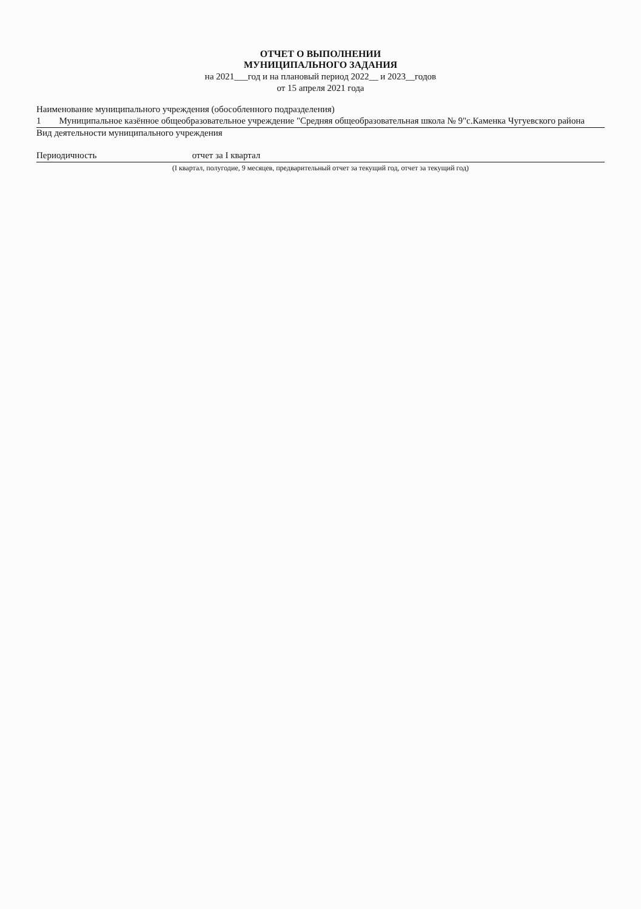ОТЧЕТ О ВЫПОЛНЕНИИ
МУНИЦИПАЛЬНОГО ЗАДАНИЯ
на 2021___год и на плановый период 2022__ и 2023__годов
от 15 апреля 2021 года
Наименование муниципального учреждения (обособленного подразделения)
1 Муниципальное казённое общеобразовательное учреждение "Средняя общеобразовательная школа № 9"с.Каменка Чугуевского района
Вид деятельности муниципального учреждения
Периодичность отчет за I квартал
(I квартал, полугодие, 9 месяцев, предварительный отчет за текущий год, отчет за текущий год)